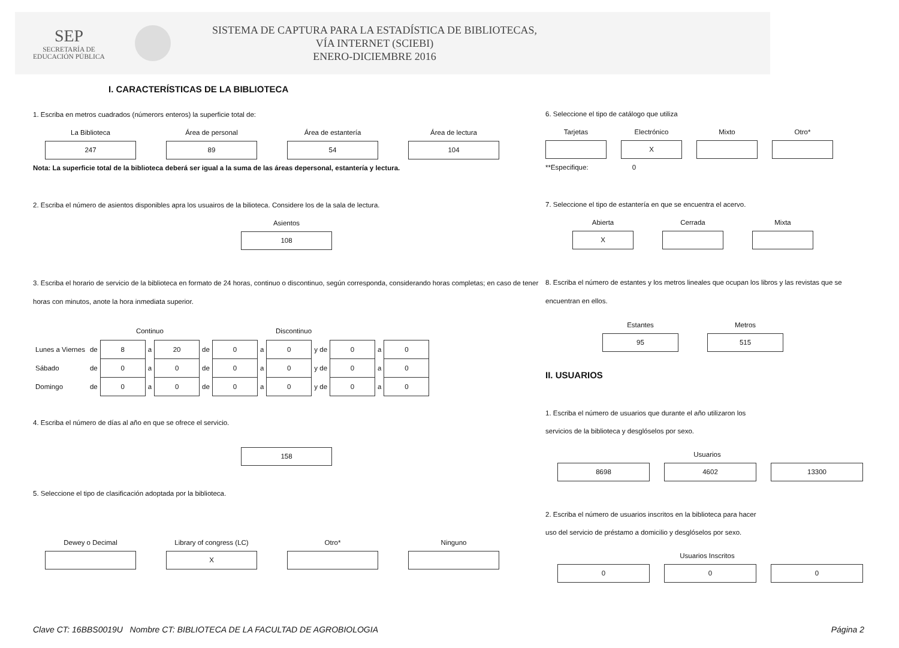SEP
SECRETARÍA DE
EDUCACIÓN PÚBLICA
SISTEMA DE CAPTURA PARA LA ESTADÍSTICA DE BIBLIOTECAS,
VÍA INTERNET (SCIEBI)
ENERO-DICIEMBRE 2016
I. CARACTERÍSTICAS DE LA BIBLIOTECA
1. Escriba en metros cuadrados (númerors enteros) la superficie total de:
La Biblioteca
247
Área de personal
89
Área de estantería
54
Área de lectura
104
Nota: La superficie total de la biblioteca deberá ser igual a la suma de las áreas depersonal, estantería y lectura.
2. Escriba el número de asientos disponibles apra los usuairos de la bilioteca. Considere los de la sala de lectura.
Asientos
108
3. Escriba el horario de servicio de la biblioteca en formato de 24 horas, continuo o discontinuo, según corresponda, considerando horas completas; en caso de tener horas con minutos, anote la hora inmediata superior.
| | | Continuo | | | | Discontinuo | | | | | | |
| Lunes a Viernes | de | 8 | a | 20 | de | 0 | a | 0 | y de | 0 | a | 0 |
| Sábado | de | 0 | a | 0 | de | 0 | a | 0 | y de | 0 | a | 0 |
| Domingo | de | 0 | a | 0 | de | 0 | a | 0 | y de | 0 | a | 0 |
4. Escriba el número de días al año en que se ofrece el servicio.
158
5. Seleccione el tipo de clasificación adoptada por la biblioteca.
Dewey o Decimal Library of congress (LC)
X
Otro* Ninguno
6. Seleccione el tipo de catálogo que utiliza
Tarjetas Electrónico
X
Mixto Otro*
**Especifique: 0
7. Seleccione el tipo de estantería en que se encuentra el acervo.
Abierta
X
Cerrada Mixta
8. Escriba el número de estantes y los metros lineales que ocupan los libros y las revistas que se encuentran en ellos.
Estantes
95
Metros
515
II. USUARIOS
1. Escriba el número de usuarios que durante el año utilizaron los
servicios de la biblioteca y desglóselos por sexo.
Usuarios
8698 4602 13300
2. Escriba el número de usuarios inscritos en la biblioteca para hacer
uso del servicio de préstamo a domicilio y desglóselos por sexo.
Usuarios Inscritos
0 0 0
Clave CT: 16BBS0019U Nombre CT: BIBLIOTECA DE LA FACULTAD DE AGROBIOLOGIA Página 2